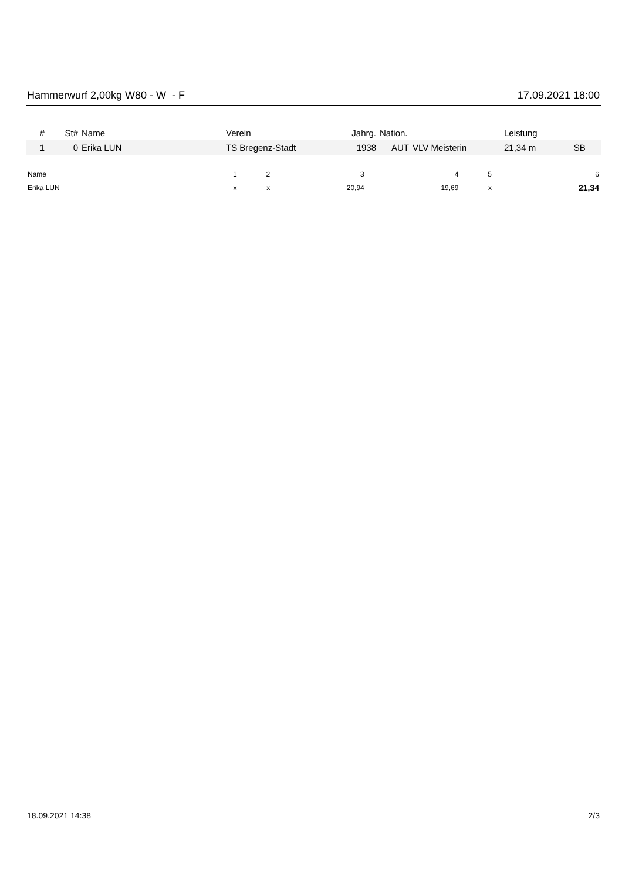Hammerwurf 2,00kg W80 - W - F 17.09.2021 18:00
| # | St# | Name | Verein | Jahrg. | Nation. | | Leistung | |
| --- | --- | --- | --- | --- | --- | --- | --- | --- |
| 1 | 0 | Erika LUN | TS Bregenz-Stadt | 1938 | AUT | VLV Meisterin | 21,34 m | SB |
| Name | 1 | 2 | 3 | 4 | 5 | 6 |
| --- | --- | --- | --- | --- | --- | --- |
| Erika LUN | x | x | 20,94 | 19,69 | x | 21,34 |
18.09.2021 14:38 2/3